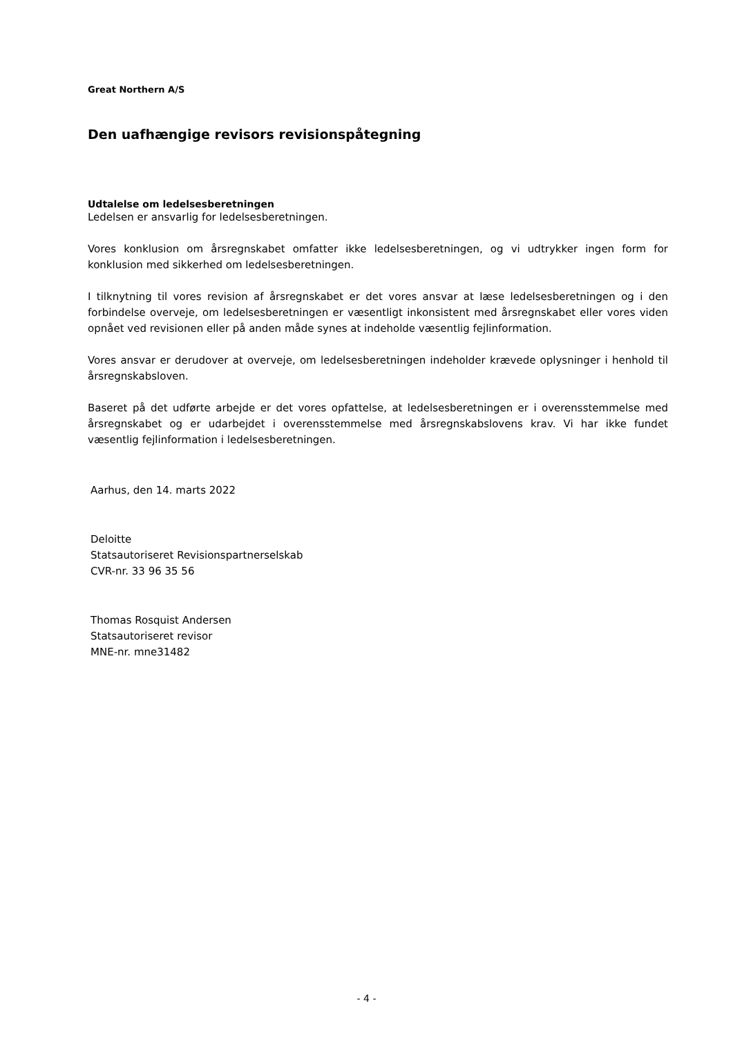Great Northern A/S
Den uafhængige revisors revisionspåtegning
Udtalelse om ledelsesberetningen
Ledelsen er ansvarlig for ledelsesberetningen.
Vores konklusion om årsregnskabet omfatter ikke ledelsesberetningen, og vi udtrykker ingen form for konklusion med sikkerhed om ledelsesberetningen.
I tilknytning til vores revision af årsregnskabet er det vores ansvar at læse ledelsesberetningen og i den forbindelse overveje, om ledelsesberetningen er væsentligt inkonsistent med årsregnskab­et eller vores viden opnået ved revisionen eller på anden måde synes at indeholde væsentlig fejlinformation.
Vores ansvar er derudover at overveje, om ledelsesberetningen indeholder krævede oplysning­er i henhold til årsregnskabsloven.
Baseret på det udførte arbejde er det vores opfattelse, at ledelsesberetningen er i overensstem­melse med årsregnskabet og er udarbejdet i overensstemmelse med årsregnskabslovens krav. Vi har ikke fundet væsentlig fejlinformation i ledelsesberetningen.
Aarhus, den 14. marts 2022
Deloitte
Statsautoriseret Revisionspartnerselskab
CVR-nr. 33 96 35 56
Thomas Rosquist Andersen
Statsautoriseret revisor
MNE-nr. mne31482
- 4 -